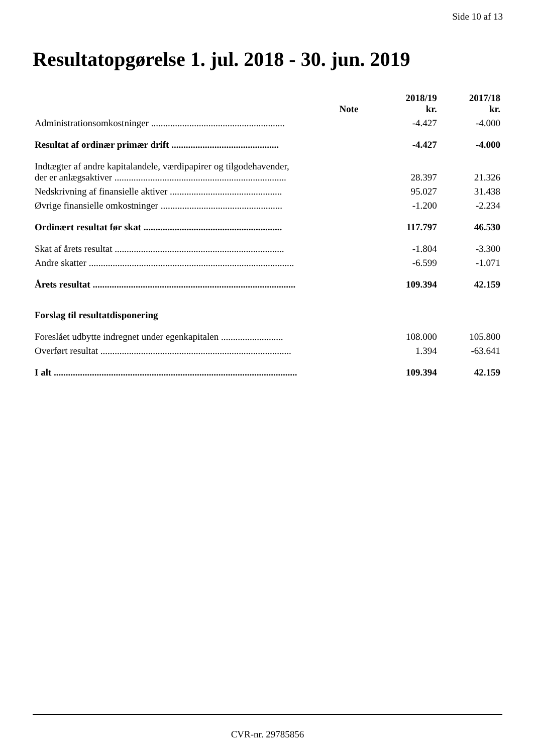Side 10 af 13
Resultatopgørelse 1. jul. 2018 - 30. jun. 2019
| | Note | 2018/19 kr. | 2017/18 kr. |
| --- | --- | --- | --- |
| Administrationsomkostninger ........................................................ | | -4.427 | -4.000 |
| Resultat af ordinær primær drift ............................................. | | -4.427 | -4.000 |
| Indtægter af andre kapitalandele, værdipapirer og tilgodehavender, der er anlægsaktiver ........................................................................ | | 28.397 | 21.326 |
| Nedskrivning af finansielle aktiver ............................................... | | 95.027 | 31.438 |
| Øvrige finansielle omkostninger ................................................... | | -1.200 | -2.234 |
| Ordinært resultat før skat .......................................................... | | 117.797 | 46.530 |
| Skat af årets resultat ....................................................................... | | -1.804 | -3.300 |
| Andre skatter ...................................................................................... | | -6.599 | -1.071 |
| Årets resultat ..................................................................................... | | 109.394 | 42.159 |
| Forslag til resultatdisponering | | | |
| Foreslået udbytte indregnet under egenkapitalen .......................... | | 108.000 | 105.800 |
| Overført resultat ................................................................................ | | 1.394 | -63.641 |
| I alt ...................................................................................................... | | 109.394 | 42.159 |
CVR-nr. 29785856